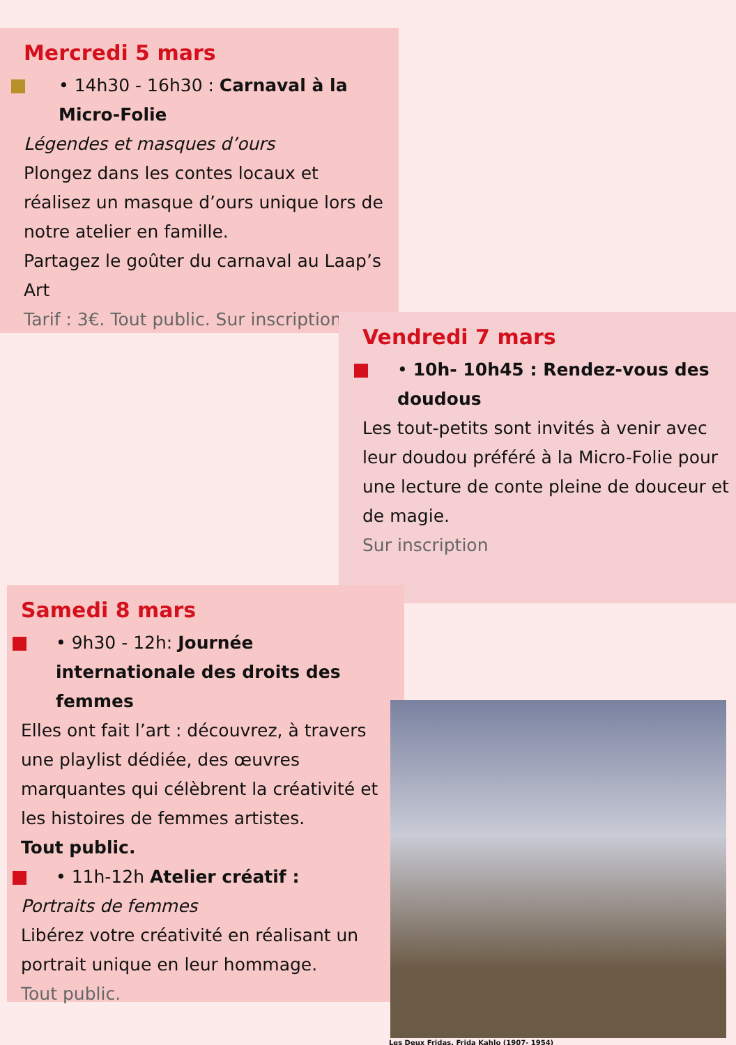Mercredi 5 mars
• 14h30 - 16h30 : Carnaval à la Micro-Folie
Légendes et masques d’ours
Plongez dans les contes locaux et réalisez un masque d’ours unique lors de notre atelier en famille.
Partagez le goûter du carnaval au Laap’s Art
Tarif : 3€. Tout public. Sur inscription
Vendredi 7 mars
• 10h- 10h45 : Rendez-vous des doudous
Les tout-petits sont invités à venir avec leur doudou préféré à la Micro-Folie pour une lecture de conte pleine de douceur et de magie.
Sur inscription
Samedi 8 mars
• 9h30 - 12h: Journée internationale des droits des femmes
Elles ont fait l’art : découvrez, à travers une playlist dédiée, des œuvres marquantes qui célèbrent la créativité et les histoires de femmes artistes.
Tout public.
• 11h-12h Atelier créatif :
Portraits de femmes
Libérez votre créativité en réalisant un portrait unique en leur hommage.
Tout public.
Les Deux Fridas, Frida Kahlo (1907- 1954)